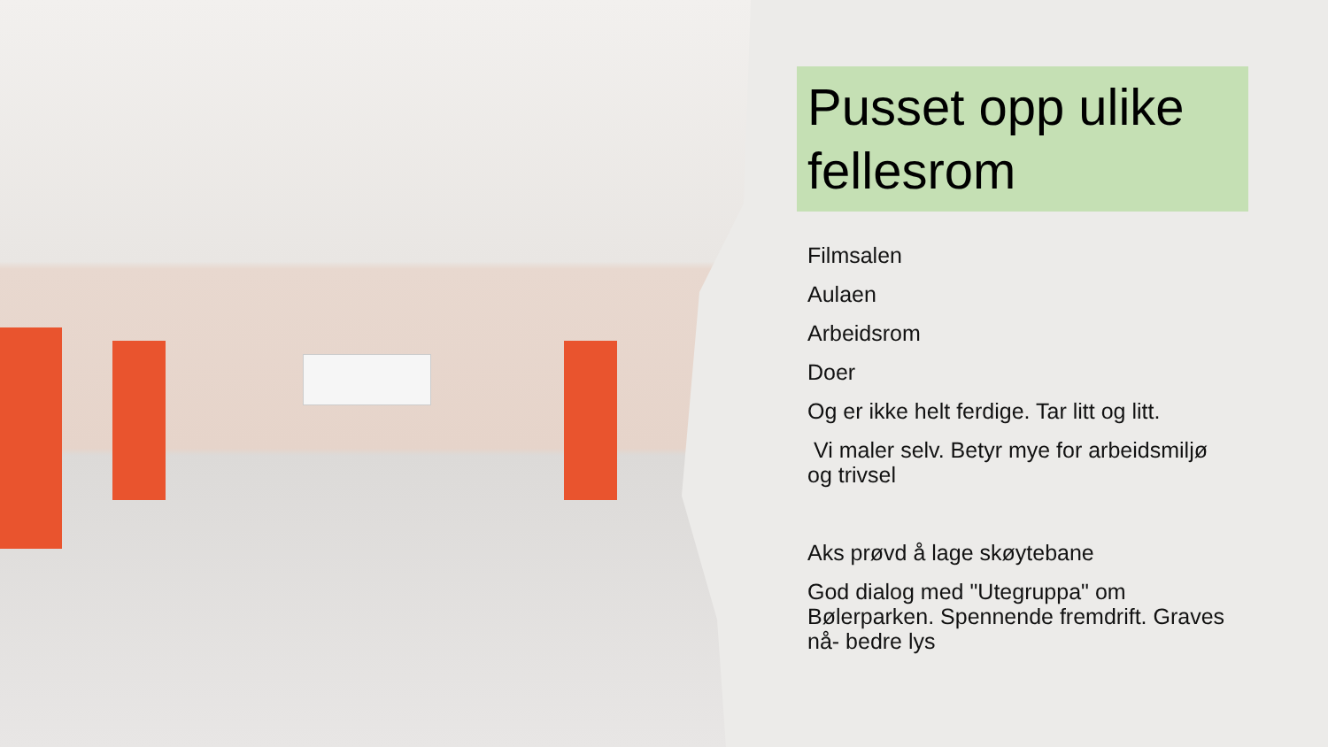Pusset opp ulike fellesrom
Filmsalen
Aulaen
Arbeidsrom
Doer
Og er ikke helt ferdige. Tar litt og litt.
Vi maler selv. Betyr mye for arbeidsmiljø og trivsel
Aks prøvd å lage skøytebane
God dialog med "Utegruppa" om Bølerparken. Spennende fremdrift. Graves nå- bedre lys